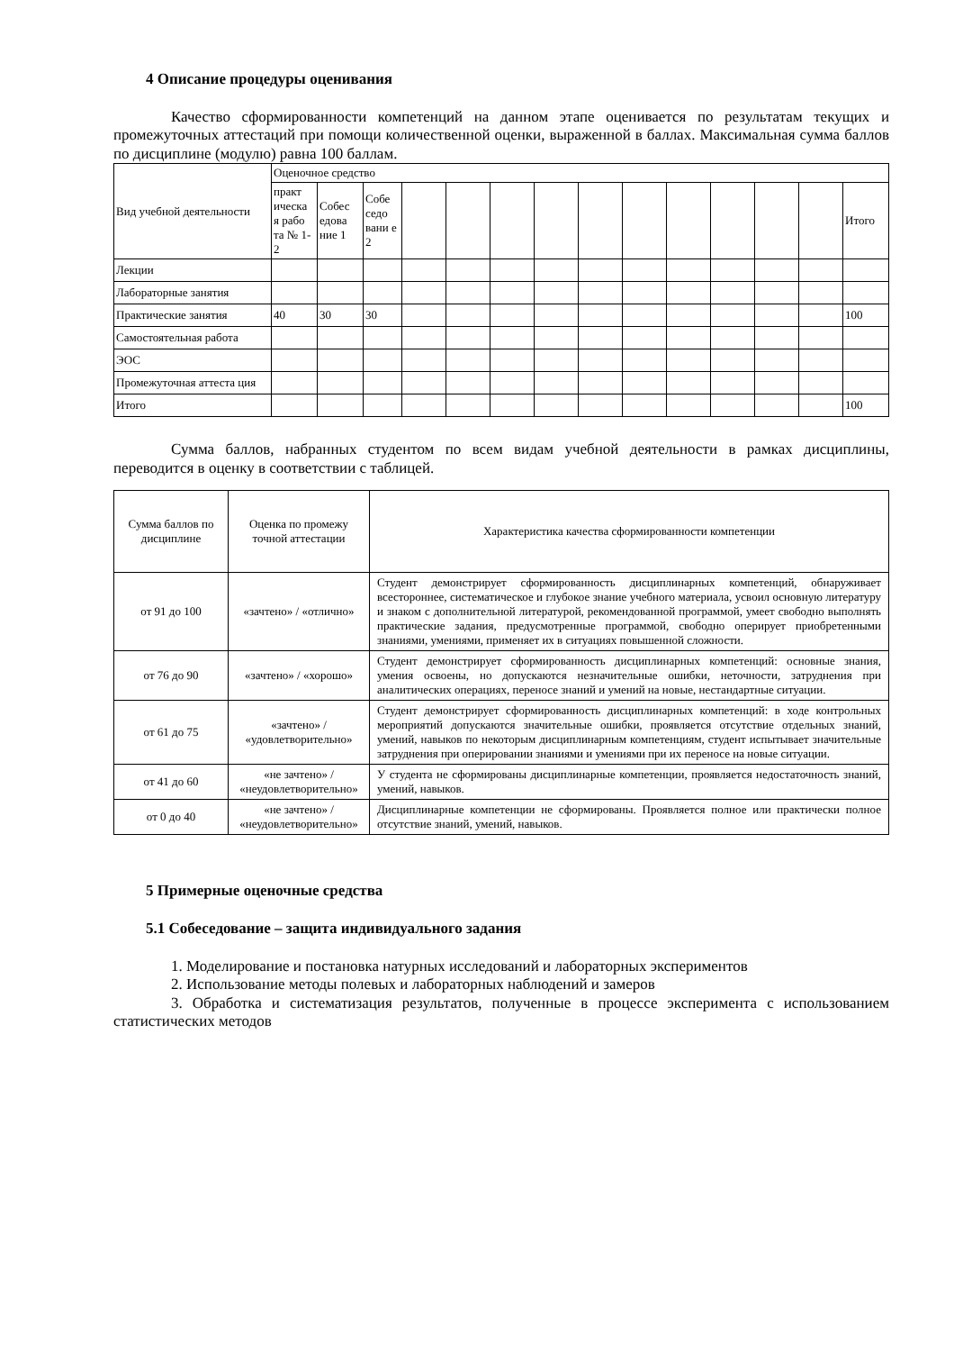4 Описание процедуры оценивания
Качество сформированности компетенций на данном этапе оценивается по результатам текущих и промежуточных аттестаций при помощи количественной оценки, выраженной в баллах. Максимальная сумма баллов по дисциплине (модулю) равна 100 баллам.
| Вид учебной деятельности | Оценочное средство | | | | | | | | | | | | | |
| --- | --- | --- | --- | --- | --- | --- | --- | --- | --- | --- | --- | --- | --- | --- |
| | практ ическа я рабо та № 1-2 | Собес едова ние 1 | Собе седо вани е 2 | | | | | | | | | | | Итого |
| Лекции | | | | | | | | | | | | | | |
| Лабораторные занятия | | | | | | | | | | | | | | |
| Практические занятия | 40 | 30 | 30 | | | | | | | | | | | 100 |
| Самостоятельная работа | | | | | | | | | | | | | | |
| ЭОС | | | | | | | | | | | | | | |
| Промежуточная аттеста ция | | | | | | | | | | | | | | |
| Итого | | | | | | | | | | | | | | 100 |
Сумма баллов, набранных студентом по всем видам учебной деятельности в рамках дисциплины, переводится в оценку в соответствии с таблицей.
| Сумма баллов по дисциплине | Оценка по промежу точной аттестации | Характеристика качества сформированности компетенции |
| от 91 до 100 | «зачтено» / «отлично» | Студент демонстрирует сформированность дисциплинарных компетенций, обнаруживает всестороннее, систематическое и глубокое знание учебного материала, усвоил основную литературу и знаком с дополнительной литературой, рекомендованной программой, умеет свободно выполнять практические задания, предусмотренные программой, свободно оперирует приобретенными знаниями, умениями, применяет их в ситуациях повышенной сложности. |
| от 76 до 90 | «зачтено» / «хорошо» | Студент демонстрирует сформированность дисциплинарных компетенций: основные знания, умения освоены, но допускаются незначительные ошибки, неточности, затруднения при аналитических операциях, переносе знаний и умений на новые, нестандартные ситуации. |
| от 61 до 75 | «зачтено» / «удовлетворительно» | Студент демонстрирует сформированность дисциплинарных компетенций: в ходе контрольных мероприятий допускаются значительные ошибки, проявляется отсутствие отдельных знаний, умений, навыков по некоторым дисциплинарным компетенциям, студент испытывает значительные затруднения при оперировании знаниями и умениями при их переносе на новые ситуации. |
| от 41 до 60 | «не зачтено» / «неудовлетворительно» | У студента не сформированы дисциплинарные компетенции, проявляется недостаточность знаний, умений, навыков. |
| от 0 до 40 | «не зачтено» / «неудовлетворительно» | Дисциплинарные компетенции не сформированы. Проявляется полное или практически полное отсутствие знаний, умений, навыков. |
5 Примерные оценочные средства
5.1 Собеседование – защита индивидуального задания
1. Моделирование и постановка натурных исследований и лабораторных экспериментов
2. Использование методы полевых и лабораторных наблюдений и замеров
3. Обработка и систематизация результатов, полученные в процессе эксперимента с использованием статистических методов